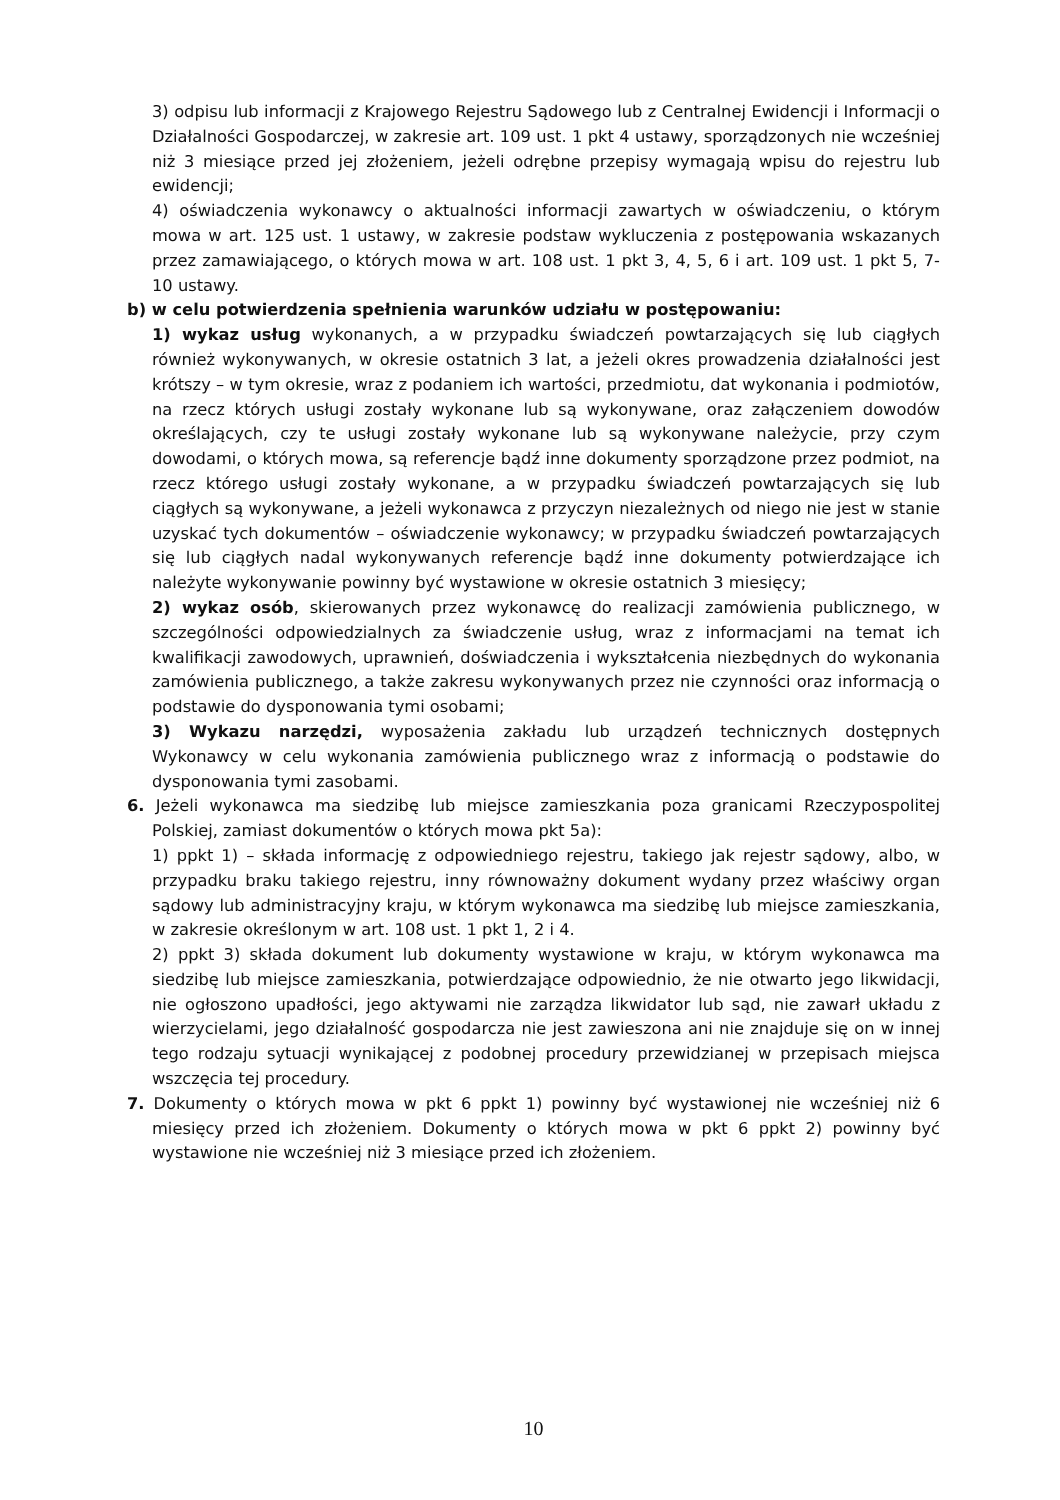3) odpisu lub informacji z Krajowego Rejestru Sądowego lub z Centralnej Ewidencji i Informacji o Działalności Gospodarczej, w zakresie art. 109 ust. 1 pkt 4 ustawy, sporządzonych nie wcześniej niż 3 miesiące przed jej złożeniem, jeżeli odrębne przepisy wymagają wpisu do rejestru lub ewidencji;
4) oświadczenia wykonawcy o aktualności informacji zawartych w oświadczeniu, o którym mowa w art. 125 ust. 1 ustawy, w zakresie podstaw wykluczenia z postępowania wskazanych przez zamawiającego, o których mowa w art. 108 ust. 1 pkt 3, 4, 5, 6 i art. 109 ust. 1 pkt 5, 7-10 ustawy.
b) w celu potwierdzenia spełnienia warunków udziału w postępowaniu:
1) wykaz usług wykonanych, a w przypadku świadczeń powtarzających się lub ciągłych również wykonywanych, w okresie ostatnich 3 lat, a jeżeli okres prowadzenia działalności jest krótszy – w tym okresie, wraz z podaniem ich wartości, przedmiotu, dat wykonania i podmiotów, na rzecz których usługi zostały wykonane lub są wykonywane, oraz załączeniem dowodów określających, czy te usługi zostały wykonane lub są wykonywane należycie, przy czym dowodami, o których mowa, są referencje bądź inne dokumenty sporządzone przez podmiot, na rzecz którego usługi zostały wykonane, a w przypadku świadczeń powtarzających się lub ciągłych są wykonywane, a jeżeli wykonawca z przyczyn niezależnych od niego nie jest w stanie uzyskać tych dokumentów – oświadczenie wykonawcy; w przypadku świadczeń powtarzających się lub ciągłych nadal wykonywanych referencje bądź inne dokumenty potwierdzające ich należyte wykonywanie powinny być wystawione w okresie ostatnich 3 miesięcy;
2) wykaz osób, skierowanych przez wykonawcę do realizacji zamówienia publicznego, w szczególności odpowiedzialnych za świadczenie usług, wraz z informacjami na temat ich kwalifikacji zawodowych, uprawnień, doświadczenia i wykształcenia niezbędnych do wykonania zamówienia publicznego, a także zakresu wykonywanych przez nie czynności oraz informacją o podstawie do dysponowania tymi osobami;
3) Wykazu narzędzi, wyposażenia zakładu lub urządzeń technicznych dostępnych Wykonawcy w celu wykonania zamówienia publicznego wraz z informacją o podstawie do dysponowania tymi zasobami.
6. Jeżeli wykonawca ma siedzibę lub miejsce zamieszkania poza granicami Rzeczypospolitej Polskiej, zamiast dokumentów o których mowa pkt 5a):
1) ppkt 1) – składa informację z odpowiedniego rejestru, takiego jak rejestr sądowy, albo, w przypadku braku takiego rejestru, inny równoważny dokument wydany przez właściwy organ sądowy lub administracyjny kraju, w którym wykonawca ma siedzibę lub miejsce zamieszkania, w zakresie określonym w art. 108 ust. 1 pkt 1, 2 i 4.
2) ppkt 3) składa dokument lub dokumenty wystawione w kraju, w którym wykonawca ma siedzibę lub miejsce zamieszkania, potwierdzające odpowiednio, że nie otwarto jego likwidacji, nie ogłoszono upadłości, jego aktywami nie zarządza likwidator lub sąd, nie zawarł układu z wierzycielami, jego działalność gospodarcza nie jest zawieszona ani nie znajduje się on w innej tego rodzaju sytuacji wynikającej z podobnej procedury przewidzianej w przepisach miejsca wszczęcia tej procedury.
7. Dokumenty o których mowa w pkt 6 ppkt 1) powinny być wystawionej nie wcześniej niż 6 miesięcy przed ich złożeniem. Dokumenty o których mowa w pkt 6 ppkt 2) powinny być wystawione nie wcześniej niż 3 miesiące przed ich złożeniem.
10